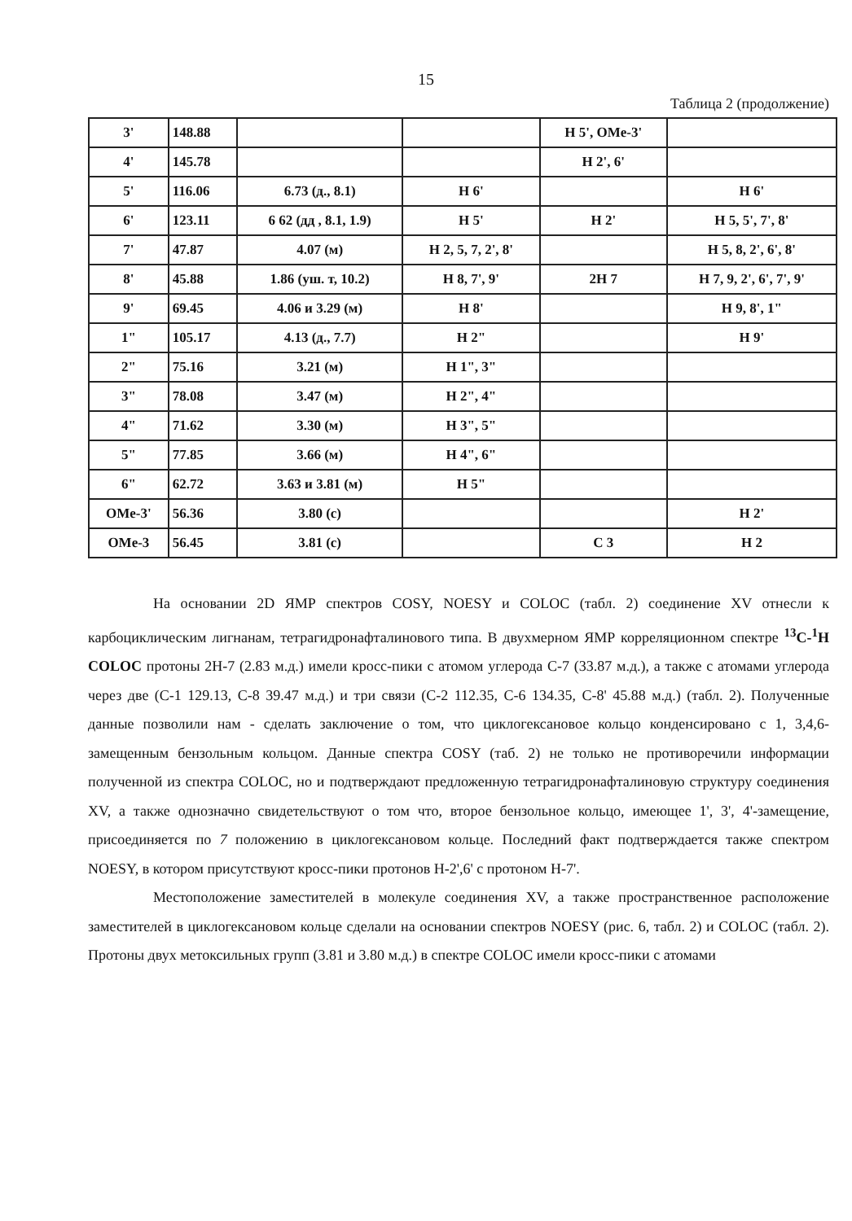15
Таблица 2 (продолжение)
| 3' | 148.88 | | | H 5', OMe-3' | |
| 4' | 145.78 | | | H 2', 6' | |
| 5' | 116.06 | 6.73 (д., 8.1) | H 6' | | H 6' |
| 6' | 123.11 | 6 62 (дд , 8.1, 1.9) | H 5' | H 2' | H 5, 5', 7', 8' |
| 7' | 47.87 | 4.07 (м) | H 2, 5, 7, 2', 8' | | H 5, 8, 2', 6', 8' |
| 8' | 45.88 | 1.86 (уш. т, 10.2) | H 8, 7', 9' | 2H 7 | H 7, 9, 2', 6', 7', 9' |
| 9' | 69.45 | 4.06 и 3.29 (м) | H 8' | | H 9, 8', 1" |
| 1" | 105.17 | 4.13 (д., 7.7) | H 2" | | H 9' |
| 2" | 75.16 | 3.21 (м) | H 1", 3" | | |
| 3" | 78.08 | 3.47 (м) | H 2", 4" | | |
| 4" | 71.62 | 3.30 (м) | H 3", 5" | | |
| 5" | 77.85 | 3.66 (м) | H 4", 6" | | |
| 6" | 62.72 | 3.63 и 3.81 (м) | H 5" | | |
| OMe-3' | 56.36 | 3.80 (с) | | | H 2' |
| OMe-3 | 56.45 | 3.81 (с) | | C 3 | H 2 |
На основании 2D ЯМР спектров COSY, NOESY и COLOC (табл. 2) соединение XV отнесли к карбоциклическим лигнанам, тетрагидронафталинового типа. В двухмерном ЯМР корреляционном спектре <sup>13</sup>C-<sup>1</sup>H COLOC протоны 2H-7 (2.83 м.д.) имели кросс-пики с атомом углерода C-7 (33.87 м.д.), а также с атомами углерода через две (C-1 129.13, C-8 39.47 м.д.) и три связи (C-2 112.35, C-6 134.35, C-8' 45.88 м.д.) (табл. 2). Полученные данные позволили нам - сделать заключение о том, что циклогексановое кольцо конденсировано с 1, 3,4,6-замещенным бензольным кольцом. Данные спектра COSY (таб. 2) не только не противоречили информации полученной из спектра COLOC, но и подтверждают предложенную тетрагидронафталиновую структуру соединения XV, а также однозначно свидетельствуют о том что, второе бензольное кольцо, имеющее 1', 3', 4'-замещение, присоединяется по 7 положению в циклогексановом кольце. Последний факт подтверждается также спектром NOESY, в котором присутствуют кросс-пики протонов H-2',6' с протоном H-7'.
Местоположение заместителей в молекуле соединения XV, а также пространственное расположение заместителей в циклогексановом кольце сделали на основании спектров NOESY (рис. 6, табл. 2) и COLOC (табл. 2). Протоны двух метоксильных групп (3.81 и 3.80 м.д.) в спектре COLOC имели кросс-пики с атомами